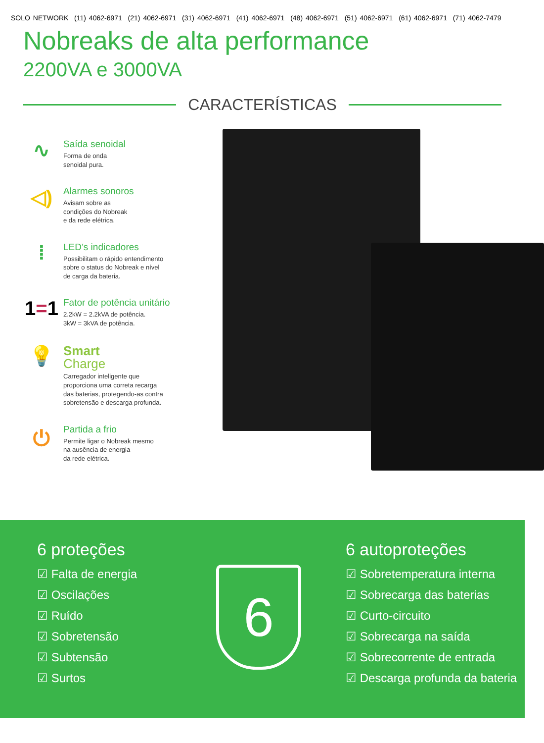SOLO NETWORK (11) 4062-6971 (21) 4062-6971 (31) 4062-6971 (41) 4062-6971 (48) 4062-6971 (51) 4062-6971 (61) 4062-6971 (71) 4062-7479
Nobreaks de alta performance
2200VA e 3000VA
CARACTERÍSTICAS
∿
Saída senoidal
Forma de onda
senoidal pura.
◁)
Alarmes sonoros
Avisam sobre as
condições do Nobreak
e da rede elétrica.
⁞
LED’s indicadores
Possibilitam o rápido entendimento
sobre o status do Nobreak e nível
de carga da bateria.
1 = 1
Fator de potência unitário
2.2kW = 2.2kVA de potência.
3kW = 3kVA de potência.
💡
Smart
Charge
Carregador inteligente que
proporciona uma correta recarga
das baterias, protegendo-as contra
sobretensão e descarga profunda.
⏻
Partida a frio
Permite ligar o Nobreak mesmo
na ausência de energia
da rede elétrica.
6 proteções
☑ Falta de energia
☑ Oscilações
☑ Ruído
☑ Sobretensão
☑ Subtensão
☑ Surtos
6
6 autoproteções
☑ Sobretemperatura interna
☑ Sobrecarga das baterias
☑ Curto-circuito
☑ Sobrecarga na saída
☑ Sobrecorrente de entrada
☑ Descarga profunda da bateria